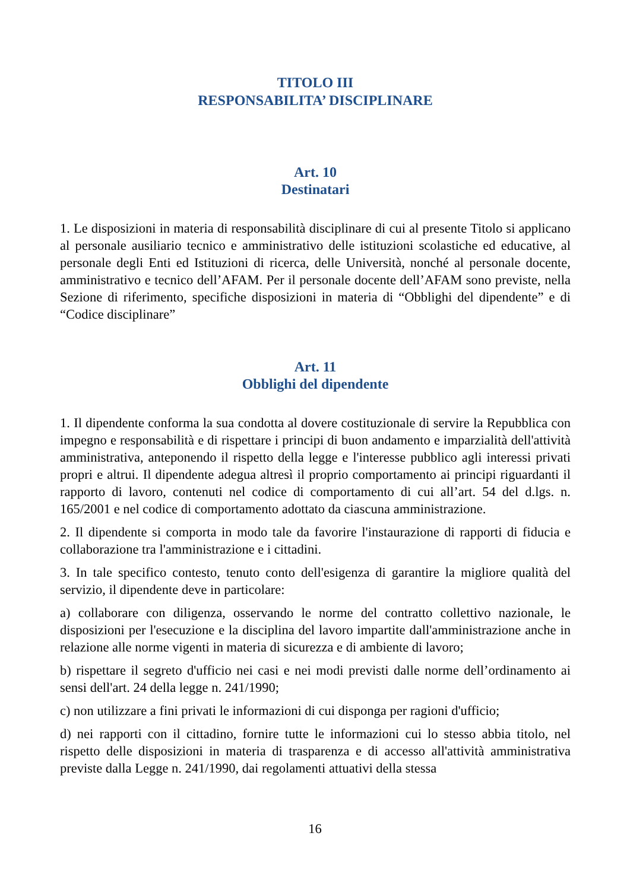TITOLO III
RESPONSABILITA’ DISCIPLINARE
Art. 10
Destinatari
1. Le disposizioni in materia di responsabilità disciplinare di cui al presente Titolo si applicano al personale ausiliario tecnico e amministrativo delle istituzioni scolastiche ed educative, al personale degli Enti ed Istituzioni di ricerca, delle Università, nonché al personale docente, amministrativo e tecnico dell’AFAM. Per il personale docente dell’AFAM sono previste, nella Sezione di riferimento, specifiche disposizioni in materia di “Obblighi del dipendente” e di “Codice disciplinare”
Art. 11
Obblighi del dipendente
1. Il dipendente conforma la sua condotta al dovere costituzionale di servire la Repubblica con impegno e responsabilità e di rispettare i principi di buon andamento e imparzialità dell'attività amministrativa, anteponendo il rispetto della legge e l'interesse pubblico agli interessi privati propri e altrui. Il dipendente adegua altresì il proprio comportamento ai principi riguardanti il rapporto di lavoro, contenuti nel codice di comportamento di cui all’art. 54 del d.lgs. n. 165/2001 e nel codice di comportamento adottato da ciascuna amministrazione.
2. Il dipendente si comporta in modo tale da favorire l'instaurazione di rapporti di fiducia e collaborazione tra l'amministrazione e i cittadini.
3. In tale specifico contesto, tenuto conto dell'esigenza di garantire la migliore qualità del servizio, il dipendente deve in particolare:
a) collaborare con diligenza, osservando le norme del contratto collettivo nazionale, le disposizioni per l'esecuzione e la disciplina del lavoro impartite dall'amministrazione anche in relazione alle norme vigenti in materia di sicurezza e di ambiente di lavoro;
b) rispettare il segreto d'ufficio nei casi e nei modi previsti dalle norme dell’ordinamento ai sensi dell'art. 24 della legge n. 241/1990;
c) non utilizzare a fini privati le informazioni di cui disponga per ragioni d'ufficio;
d) nei rapporti con il cittadino, fornire tutte le informazioni cui lo stesso abbia titolo, nel rispetto delle disposizioni in materia di trasparenza e di accesso all'attività amministrativa previste dalla Legge n. 241/1990, dai regolamenti attuativi della stessa
16